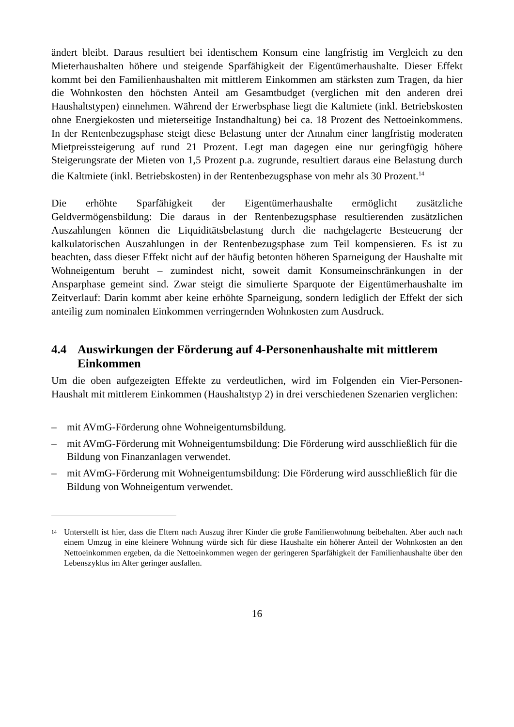ändert bleibt. Daraus resultiert bei identischem Konsum eine langfristig im Vergleich zu den Mieterhaushalten höhere und steigende Sparfähigkeit der Eigentümerhaushalte. Dieser Effekt kommt bei den Familienhaushalten mit mittlerem Einkommen am stärksten zum Tragen, da hier die Wohnkosten den höchsten Anteil am Gesamtbudget (verglichen mit den anderen drei Haushaltstypen) einnehmen. Während der Erwerbsphase liegt die Kaltmiete (inkl. Betriebskosten ohne Energiekosten und mieterseitige Instandhaltung) bei ca. 18 Prozent des Nettoeinkommens. In der Rentenbezugsphase steigt diese Belastung unter der Annahm einer langfristig moderaten Mietpreissteigerung auf rund 21 Prozent. Legt man dagegen eine nur geringfügig höhere Steigerungsrate der Mieten von 1,5 Prozent p.a. zugrunde, resultiert daraus eine Belastung durch die Kaltmiete (inkl. Betriebskosten) in der Rentenbezugsphase von mehr als 30 Prozent.<sup>14</sup>
Die erhöhte Sparfähigkeit der Eigentümerhaushalte ermöglicht zusätzliche Geldvermögensbildung: Die daraus in der Rentenbezugsphase resultierenden zusätzlichen Auszahlungen können die Liquiditätsbelastung durch die nachgelagerte Besteuerung der kalkulatorischen Auszahlungen in der Rentenbezugsphase zum Teil kompensieren. Es ist zu beachten, dass dieser Effekt nicht auf der häufig betonten höheren Sparneigung der Haushalte mit Wohneigentum beruht – zumindest nicht, soweit damit Konsumeinschränkungen in der Ansparphase gemeint sind. Zwar steigt die simulierte Sparquote der Eigentümerhaushalte im Zeitverlauf: Darin kommt aber keine erhöhte Sparneigung, sondern lediglich der Effekt der sich anteilig zum nominalen Einkommen verringernden Wohnkosten zum Ausdruck.
4.4 Auswirkungen der Förderung auf 4-Personenhaushalte mit mittlerem Einkommen
Um die oben aufgezeigten Effekte zu verdeutlichen, wird im Folgenden ein Vier-Personen-Haushalt mit mittlerem Einkommen (Haushaltstyp 2) in drei verschiedenen Szenarien verglichen:
– mit AVmG-Förderung ohne Wohneigentumsbildung.
– mit AVmG-Förderung mit Wohneigentumsbildung: Die Förderung wird ausschließlich für die Bildung von Finanzanlagen verwendet.
– mit AVmG-Förderung mit Wohneigentumsbildung: Die Förderung wird ausschließlich für die Bildung von Wohneigentum verwendet.
<sup>14</sup> Unterstellt ist hier, dass die Eltern nach Auszug ihrer Kinder die große Familienwohnung beibehalten. Aber auch nach einem Umzug in eine kleinere Wohnung würde sich für diese Haushalte ein höherer Anteil der Wohnkosten an den Nettoeinkommen ergeben, da die Nettoeinkommen wegen der geringeren Sparfähigkeit der Familienhaushalte über den Lebenszyklus im Alter geringer ausfallen.
16